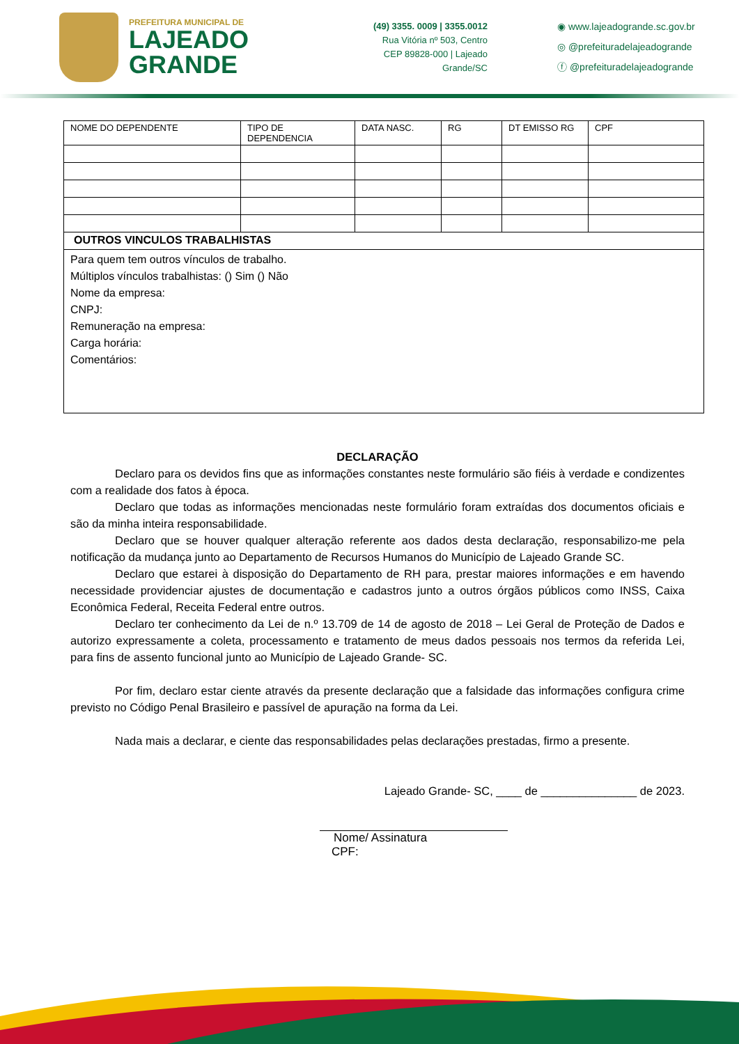PREFEITURA MUNICIPAL DE
LAJEADO
GRANDE
(49) 3355. 0009 | 3355.0012
Rua Vitória nº 503, Centro
CEP 89828-000 | Lajeado Grande/SC
◉ www.lajeadogrande.sc.gov.br
◎ @prefeituradelajeadogrande
ⓕ @prefeituradelajeadogrande
| NOME DO DEPENDENTE | TIPO DE DEPENDENCIA | DATA NASC. | RG | DT EMISSO RG | CPF |
| --- | --- | --- | --- | --- | --- |
| OUTROS VINCULOS TRABALHISTAS | | | | | |
| Para quem tem outros vínculos de trabalho. Múltiplos vínculos trabalhistas: () Sim () Não Nome da empresa: CNPJ: Remuneração na empresa: Carga horária: Comentários: | | | | | |
DECLARAÇÃO
Declaro para os devidos fins que as informações constantes neste formulário são fiéis à verdade e condizentes com a realidade dos fatos à época.
Declaro que todas as informações mencionadas neste formulário foram extraídas dos documentos oficiais e são da minha inteira responsabilidade.
Declaro que se houver qualquer alteração referente aos dados desta declaração, responsabilizo-me pela notificação da mudança junto ao Departamento de Recursos Humanos do Município de Lajeado Grande SC.
Declaro que estarei à disposição do Departamento de RH para, prestar maiores informações e em havendo necessidade providenciar ajustes de documentação e cadastros junto a outros órgãos públicos como INSS, Caixa Econômica Federal, Receita Federal entre outros.
Declaro ter conhecimento da Lei de n.º 13.709 de 14 de agosto de 2018 – Lei Geral de Proteção de Dados e autorizo expressamente a coleta, processamento e tratamento de meus dados pessoais nos termos da referida Lei, para fins de assento funcional junto ao Município de Lajeado Grande- SC.
Por fim, declaro estar ciente através da presente declaração que a falsidade das informações configura crime previsto no Código Penal Brasileiro e passível de apuração na forma da Lei.
Nada mais a declarar, e ciente das responsabilidades pelas declarações prestadas, firmo a presente.
Lajeado Grande- SC, ____ de _______________ de 2023.
Nome/ Assinatura
CPF: